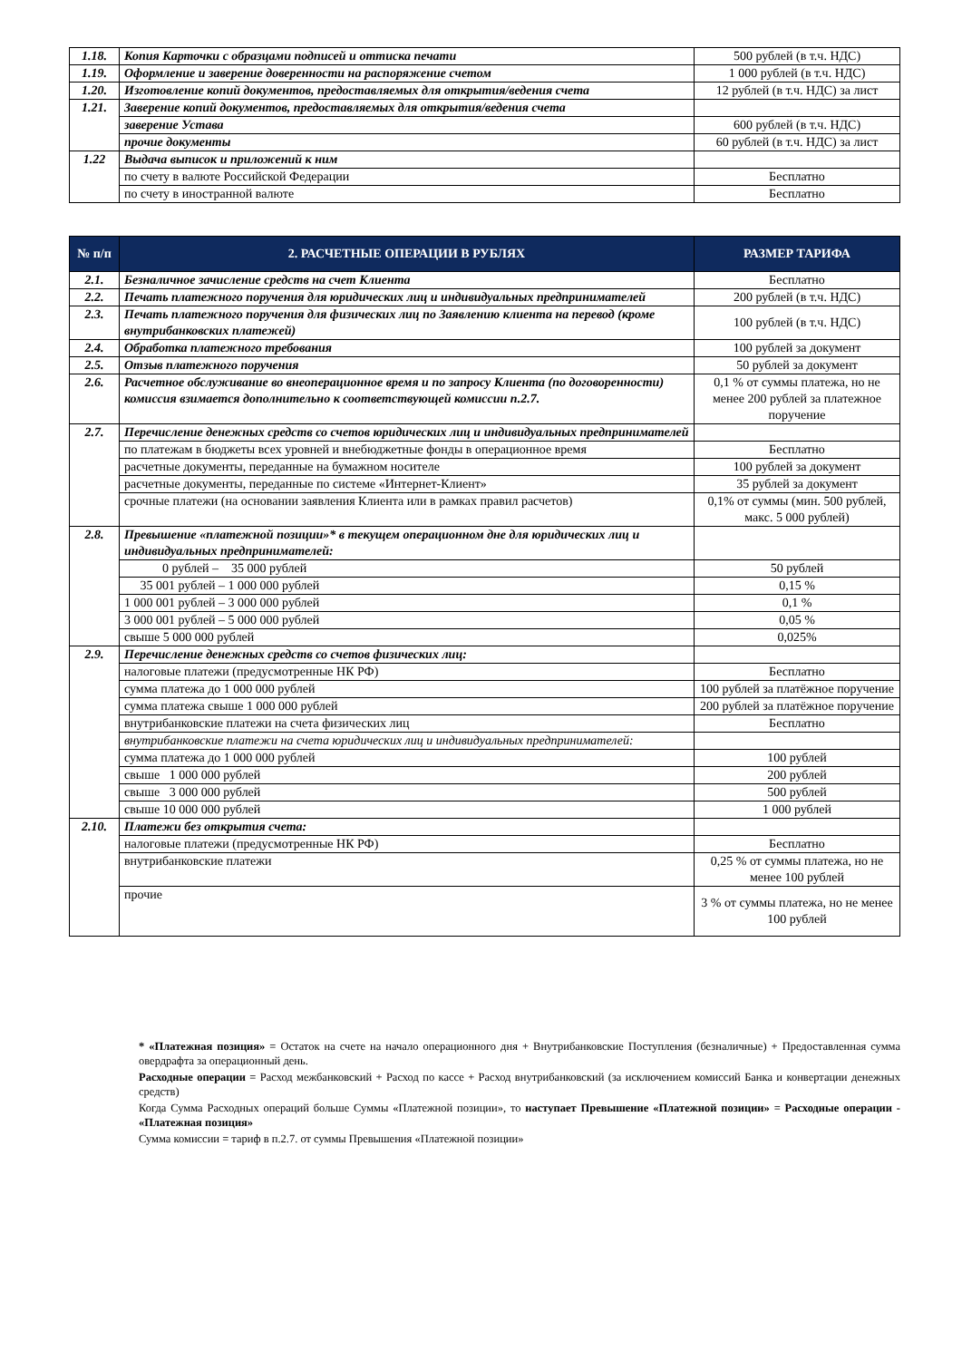| 1.18. | Копия Карточки с образцами подписей и оттиска печати | 500 рублей (в т.ч. НДС) |
| 1.19. | Оформление и заверение доверенности на распоряжение счетом | 1 000 рублей (в т.ч. НДС) |
| 1.20. | Изготовление копий документов, предоставляемых для открытия/ведения счета | 12 рублей (в т.ч. НДС) за лист |
| 1.21. | Заверение копий документов, предоставляемых для открытия/ведения счета | |
| | заверение Устава | 600 рублей (в т.ч. НДС) |
| | прочие документы | 60 рублей (в т.ч. НДС) за лист |
| 1.22 | Выдача выписок и приложений к ним | |
| | по счету в валюте Российской Федерации | Бесплатно |
| | по счету в иностранной валюте | Бесплатно |
| № п/п | 2. РАСЧЕТНЫЕ ОПЕРАЦИИ В РУБЛЯХ | РАЗМЕР ТАРИФА |
| --- | --- | --- |
| 2.1. | Безналичное зачисление средств на счет Клиента | Бесплатно |
| 2.2. | Печать платежного поручения для юридических лиц и индивидуальных предпринимателей | 200 рублей (в т.ч. НДС) |
| 2.3. | Печать платежного поручения для физических лиц по Заявлению клиента на перевод (кроме внутрибанковских платежей) | 100 рублей (в т.ч. НДС) |
| 2.4. | Обработка платежного требования | 100 рублей за документ |
| 2.5. | Отзыв платежного поручения | 50 рублей за документ |
| 2.6. | Расчетное обслуживание во внеоперационное время и по запросу Клиента (по договоренности) комиссия взимается дополнительно к соответствующей комиссии п.2.7. | 0,1 % от суммы платежа, но не менее 200 рублей за платежное поручение |
| 2.7. | Перечисление денежных средств со счетов юридических лиц и индивидуальных предпринимателей | |
| | по платежам в бюджеты всех уровней и внебюджетные фонды в операционное время | Бесплатно |
| | расчетные документы, переданные на бумажном носителе | 100 рублей за документ |
| | расчетные документы, переданные по системе «Интернет-Клиент» | 35 рублей за документ |
| | срочные платежи (на основании заявления Клиента или в рамках правил расчетов) | 0,1% от суммы (мин. 500 рублей, макс. 5 000 рублей) |
| 2.8. | Превышение «платежной позиции»* в текущем операционном дне для юридических лиц и индивидуальных предпринимателей: | |
| | 0 рублей – 35 000 рублей | 50 рублей |
| | 35 001 рублей – 1 000 000 рублей | 0,15 % |
| | 1 000 001 рублей – 3 000 000 рублей | 0,1 % |
| | 3 000 001 рублей – 5 000 000 рублей | 0,05 % |
| | свыше 5 000 000 рублей | 0,025% |
| 2.9. | Перечисление денежных средств со счетов физических лиц: | |
| | налоговые платежи (предусмотренные НК РФ) | Бесплатно |
| | сумма платежа до 1 000 000 рублей | 100 рублей за платёжное поручение |
| | сумма платежа свыше 1 000 000 рублей | 200 рублей за платёжное поручение |
| | внутрибанковские платежи на счета физических лиц | Бесплатно |
| | внутрибанковские платежи на счета юридических лиц и индивидуальных предпринимателей: | |
| | сумма платежа до 1 000 000 рублей | 100 рублей |
| | свыше 1 000 000 рублей | 200 рублей |
| | свыше 3 000 000 рублей | 500 рублей |
| | свыше 10 000 000 рублей | 1 000 рублей |
| 2.10. | Платежи без открытия счета: | |
| | налоговые платежи (предусмотренные НК РФ) | Бесплатно |
| | внутрибанковские платежи | 0,25 % от суммы платежа, но не менее 100 рублей |
| | прочие | 3 % от суммы платежа, но не менее 100 рублей |
* «Платежная позиция» = Остаток на счете на начало операционного дня + Внутрибанковские Поступления (безналичные) + Предоставленная сумма овердрафта за операционный день.
Расходные операции = Расход межбанковский + Расход по кассе + Расход внутрибанковский (за исключением комиссий Банка и конвертации денежных средств)
Когда Сумма Расходных операций больше Суммы «Платежной позиции», то наступает Превышение «Платежной позиции» = Расходные операции - «Платежная позиция»
Сумма комиссии = тариф в п.2.7. от суммы Превышения «Платежной позиции»